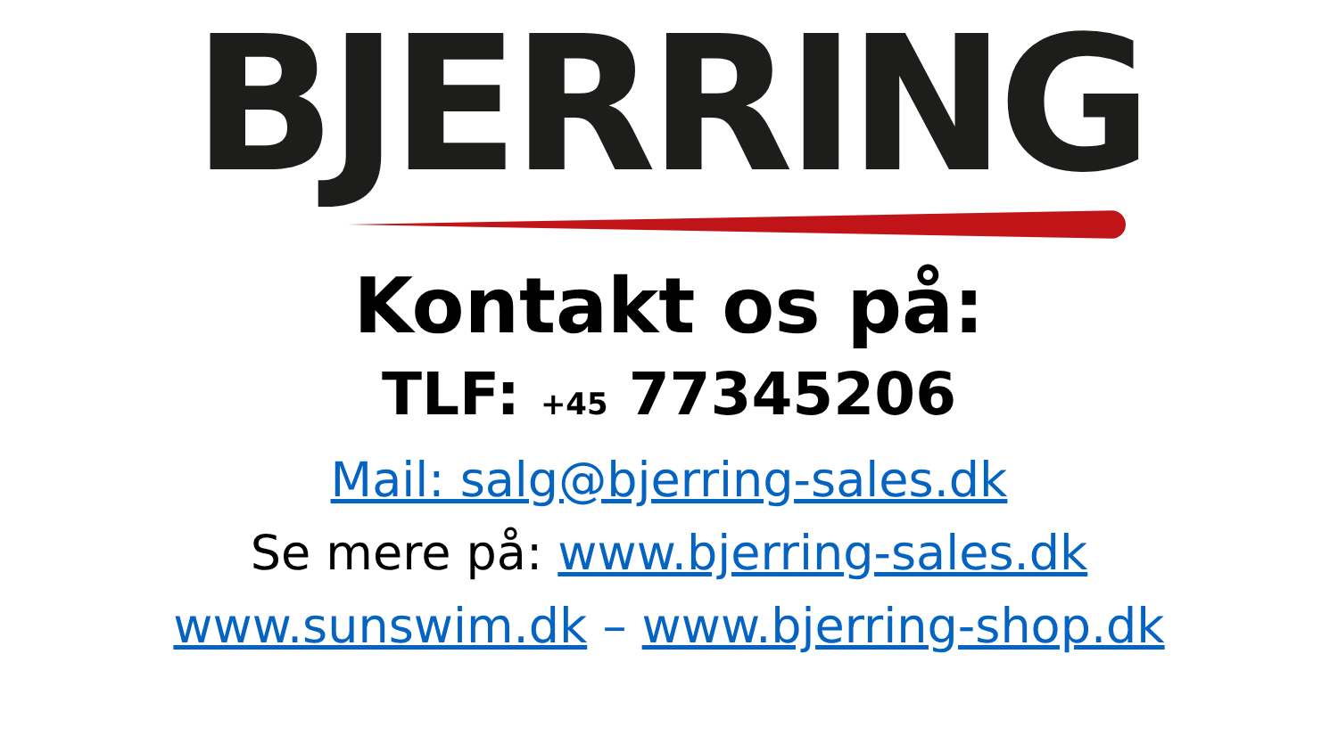BJERRING
Kontakt os på:
TLF: +45 77345206
Mail: salg@bjerring-sales.dk
Se mere på: www.bjerring-sales.dk
www.sunswim.dk – www.bjerring-shop.dk